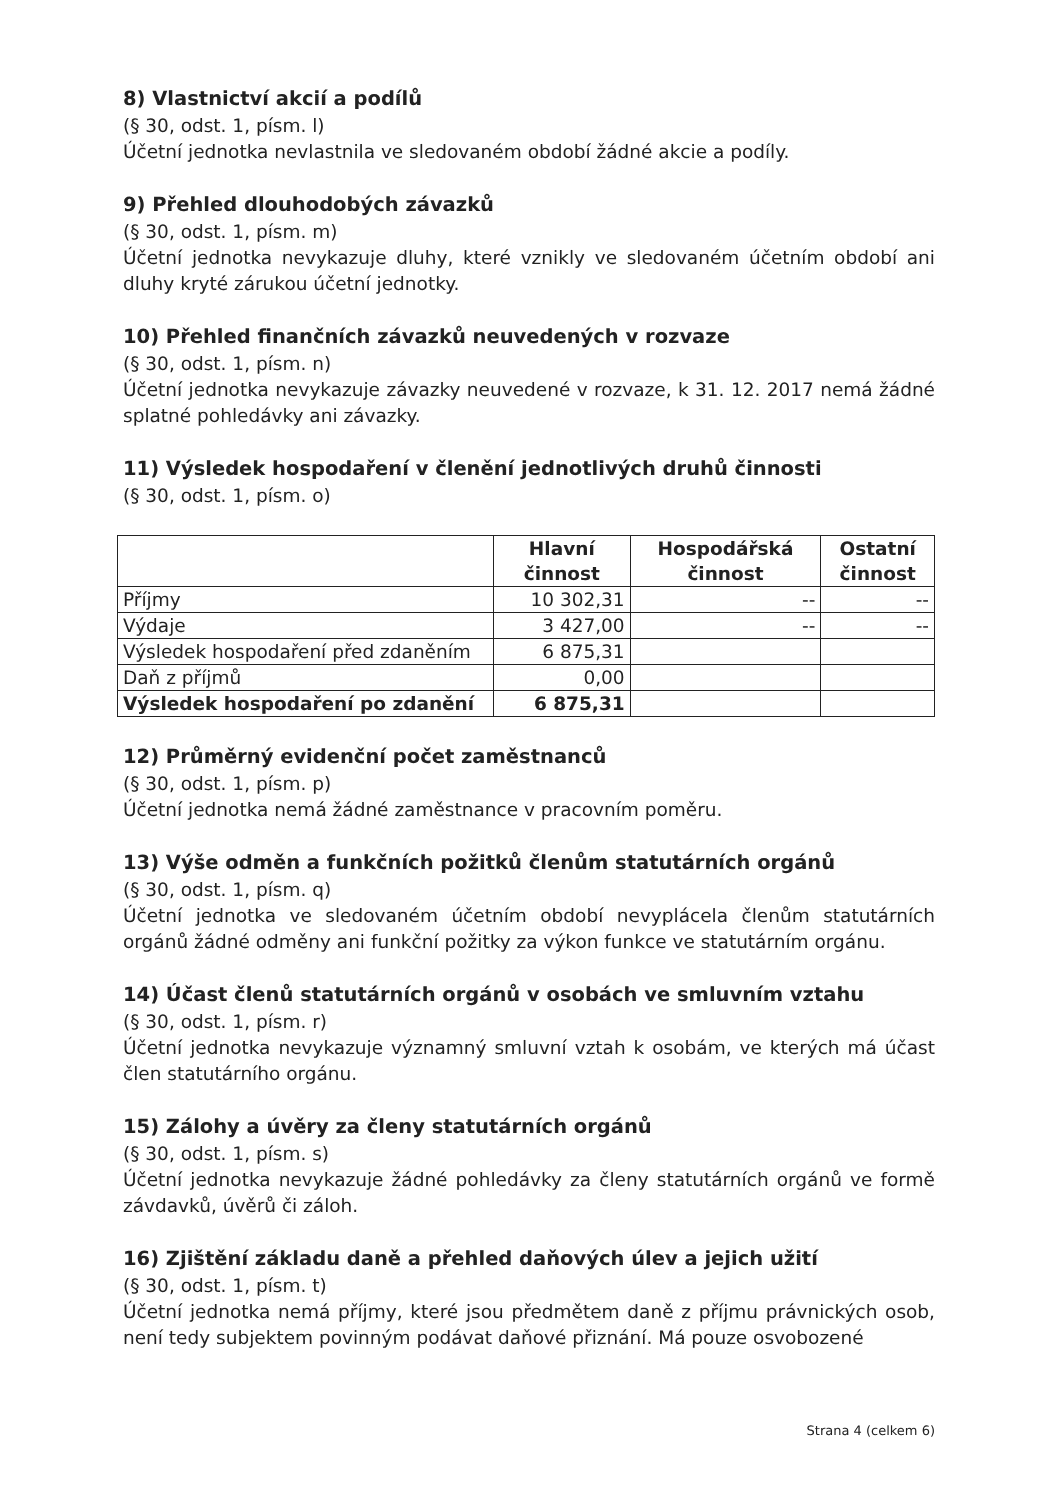8) Vlastnictví akcií a podílů
(§ 30, odst. 1, písm. l)
Účetní jednotka nevlastnila ve sledovaném období žádné akcie a podíly.
9) Přehled dlouhodobých závazků
(§ 30, odst. 1, písm. m)
Účetní jednotka nevykazuje dluhy, které vznikly ve sledovaném účetním období ani dluhy kryté zárukou účetní jednotky.
10) Přehled finančních závazků neuvedených v rozvaze
(§ 30, odst. 1, písm. n)
Účetní jednotka nevykazuje závazky neuvedené v rozvaze, k 31. 12. 2017 nemá žádné splatné pohledávky ani závazky.
11) Výsledek hospodaření v členění jednotlivých druhů činnosti
(§ 30, odst. 1, písm. o)
| | Hlavní činnost | Hospodářská činnost | Ostatní činnost |
| --- | --- | --- | --- |
| Příjmy | 10 302,31 | -- | -- |
| Výdaje | 3 427,00 | -- | -- |
| Výsledek hospodaření před zdaněním | 6 875,31 | | |
| Daň z příjmů | 0,00 | | |
| Výsledek hospodaření po zdanění | 6 875,31 | | |
12) Průměrný evidenční počet zaměstnanců
(§ 30, odst. 1, písm. p)
Účetní jednotka nemá žádné zaměstnance v pracovním poměru.
13) Výše odměn a funkčních požitků členům statutárních orgánů
(§ 30, odst. 1, písm. q)
Účetní jednotka ve sledovaném účetním období nevyplácela členům statutárních orgánů žádné odměny ani funkční požitky za výkon funkce ve statutárním orgánu.
14) Účast členů statutárních orgánů v osobách ve smluvním vztahu
(§ 30, odst. 1, písm. r)
Účetní jednotka nevykazuje významný smluvní vztah k osobám, ve kterých má účast člen statutárního orgánu.
15) Zálohy a úvěry za členy statutárních orgánů
(§ 30, odst. 1, písm. s)
Účetní jednotka nevykazuje žádné pohledávky za členy statutárních orgánů ve formě závdavků, úvěrů či záloh.
16) Zjištění základu daně a přehled daňových úlev a jejich užití
(§ 30, odst. 1, písm. t)
Účetní jednotka nemá příjmy, které jsou předmětem daně z příjmu právnických osob, není tedy subjektem povinným podávat daňové přiznání. Má pouze osvobozené
Strana 4 (celkem 6)